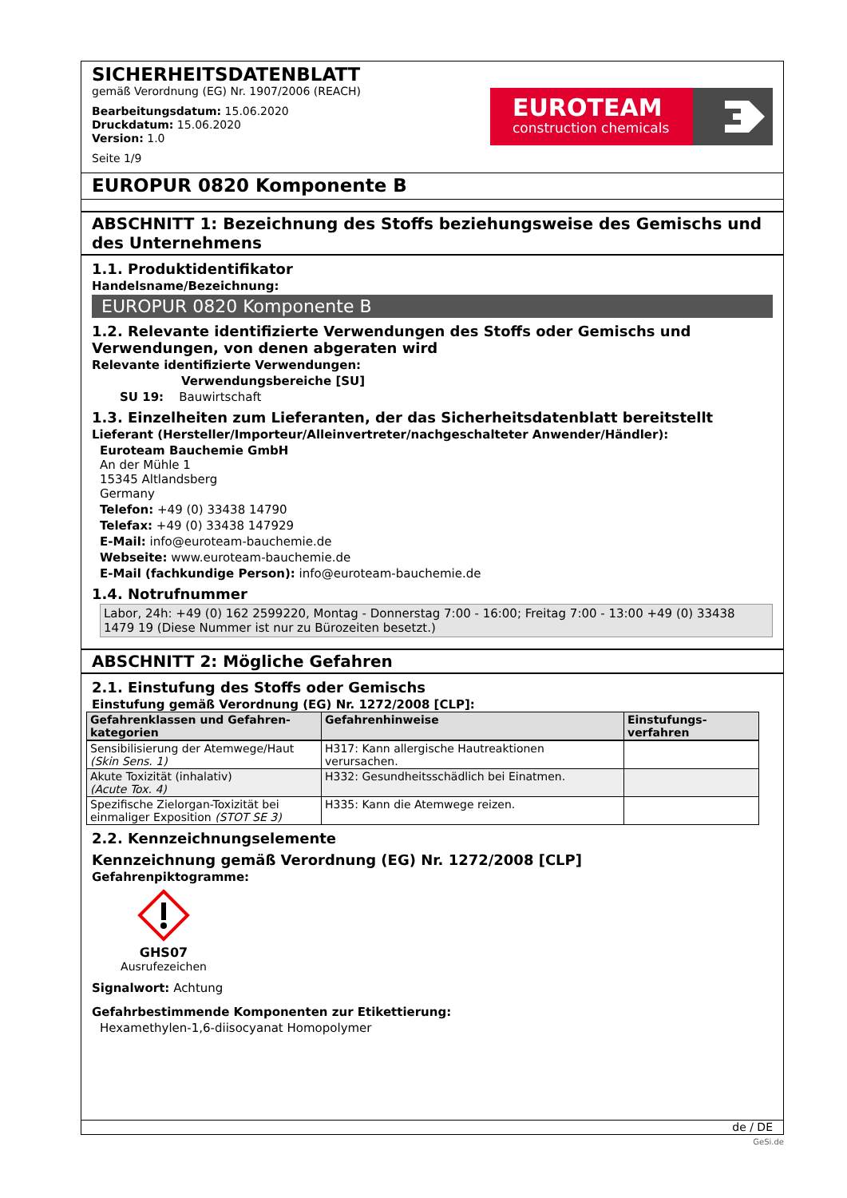SICHERHEITSDATENBLATT
gemäß Verordnung (EG) Nr. 1907/2006 (REACH)
Bearbeitungsdatum: 15.06.2020
Druckdatum: 15.06.2020
Version: 1.0
Seite 1/9
EUROTEAM
construction chemicals
EUROPUR 0820 Komponente B
ABSCHNITT 1: Bezeichnung des Stoffs beziehungsweise des Gemischs und des Unternehmens
1.1. Produktidentifikator
Handelsname/Bezeichnung:
EUROPUR 0820 Komponente B
1.2. Relevante identifizierte Verwendungen des Stoffs oder Gemischs und Verwendungen, von denen abgeraten wird
Relevante identifizierte Verwendungen:
Verwendungsbereiche [SU]
SU 19: Bauwirtschaft
1.3. Einzelheiten zum Lieferanten, der das Sicherheitsdatenblatt bereitstellt
Lieferant (Hersteller/Importeur/Alleinvertreter/nachgeschalteter Anwender/Händler):
Euroteam Bauchemie GmbH
An der Mühle 1
15345 Altlandsberg
Germany
Telefon: +49 (0) 33438 14790
Telefax: +49 (0) 33438 147929
E-Mail: info@euroteam-bauchemie.de
Webseite: www.euroteam-bauchemie.de
E-Mail (fachkundige Person): info@euroteam-bauchemie.de
1.4. Notrufnummer
Labor, 24h: +49 (0) 162 2599220, Montag - Donnerstag 7:00 - 16:00; Freitag 7:00 - 13:00 +49 (0) 33438 1479 19 (Diese Nummer ist nur zu Bürozeiten besetzt.)
ABSCHNITT 2: Mögliche Gefahren
2.1. Einstufung des Stoffs oder Gemischs
Einstufung gemäß Verordnung (EG) Nr. 1272/2008 [CLP]:
| Gefahrenklassen und Gefahren-kategorien | Gefahrenhinweise | Einstufungs-verfahren |
| --- | --- | --- |
| Sensibilisierung der Atemwege/Haut (Skin Sens. 1) | H317: Kann allergische Hautreaktionen verursachen. | |
| Akute Toxizität (inhalativ) (Acute Tox. 4) | H332: Gesundheitsschädlich bei Einatmen. | |
| Spezifische Zielorgan-Toxizität bei einmaliger Exposition (STOT SE 3) | H335: Kann die Atemwege reizen. | |
2.2. Kennzeichnungselemente
Kennzeichnung gemäß Verordnung (EG) Nr. 1272/2008 [CLP]
Gefahrenpiktogramme:
GHS07
Ausrufezeichen
Signalwort: Achtung
Gefahrbestimmende Komponenten zur Etikettierung:
Hexamethylen-1,6-diisocyanat Homopolymer
de / DE
GeSi.de